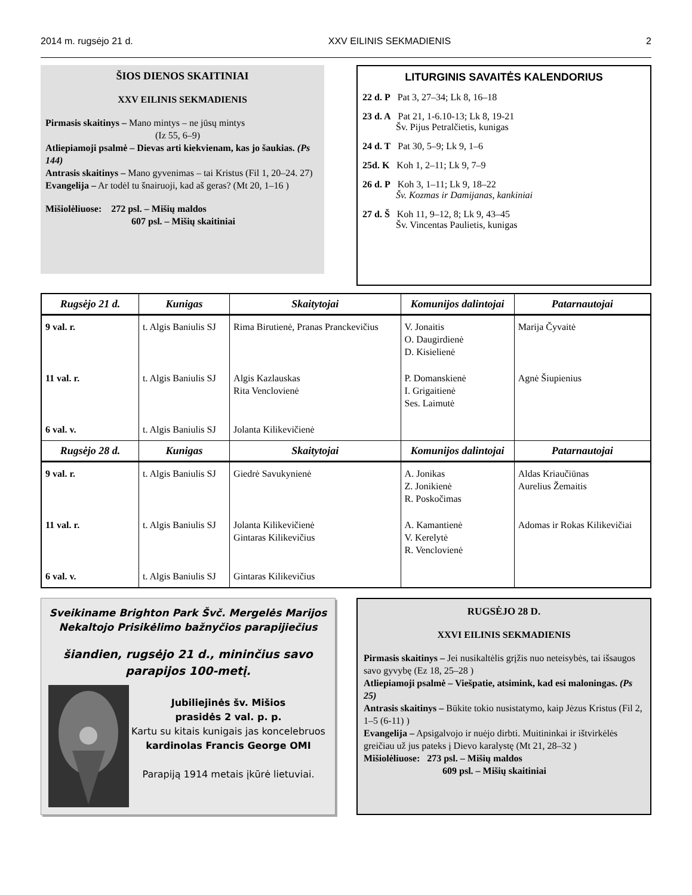2014 m. rugsėjo 21 d. XXV EILINIS SEKMADIENIS 2
ŠIOS DIENOS SKAITINIAI
XXV EILINIS SEKMADIENIS
Pirmasis skaitinys – Mano mintys – ne jūsų mintys
(Iz 55, 6–9)
Atliepiamoji psalmė – Dievas arti kiekvienam, kas jo šaukias. (Ps 144)
Antrasis skaitinys – Mano gyvenimas – tai Kristus (Fil 1, 20–24. 27)
Evangelija – Ar todėl tu šnairuoji, kad aš geras? (Mt 20, 1–16 )
Mišiolėliuose: 272 psl. – Mišių maldos
607 psl. – Mišių skaitiniai
LITURGINIS SAVAITĖS KALENDORIUS
22 d. P Pat 3, 27–34; Lk 8, 16–18
23 d. A Pat 21, 1-6.10-13; Lk 8, 19-21
Šv. Pijus Petralčietis, kunigas
24 d. T Pat 30, 5–9; Lk 9, 1–6
25d. K Koh 1, 2–11; Lk 9, 7–9
26 d. P Koh 3, 1–11; Lk 9, 18–22
Šv. Kozmas ir Damijanas, kankiniai
27 d. Š Koh 11, 9–12, 8; Lk 9, 43–45
Šv. Vincentas Paulietis, kunigas
| Rugsėjo 21 d. | Kunigas | Skaitytojai | Komunijos dalintojai | Patarnautojai |
| --- | --- | --- | --- | --- |
| 9 val. r. | t. Algis Baniulis SJ | Rima Birutienė, Pranas Pranckevičius | V. Jonaitis O. Daugirdienė D. Kisielienė | Marija Čyvaitė |
| 11 val. r. | t. Algis Baniulis SJ | Algis Kazlauskas Rita Venclovienė | P. Domanskienė I. Grigaitienė Ses. Laimutė | Agnė Šiupienius |
| 6 val. v. | t. Algis Baniulis SJ | Jolanta Kilikevičienė | | |
| Rugsėjo 28 d. | Kunigas | Skaitytojai | Komunijos dalintojai | Patarnautojai |
| 9 val. r. | t. Algis Baniulis SJ | Giedrė Savukynienė | A. Jonikas Z. Jonikienė R. Poskočimas | Aldas Kriaučiūnas Aurelius Žemaitis |
| 11 val. r. | t. Algis Baniulis SJ | Jolanta Kilikevičienė Gintaras Kilikevičius | A. Kamantienė V. Kerelytė R. Venclovienė | Adomas ir Rokas Kilikevičiai |
| 6 val. v. | t. Algis Baniulis SJ | Gintaras Kilikevičius | | |
Sveikiname Brighton Park Švč. Mergelės Marijos Nekaltojo Prisikėlimo bažnyčios parapijiečius
šiandien, rugsėjo 21 d., mininčius savo parapijos 100-metį.
Jubiliejinės šv. Mišios
prasidės 2 val. p. p.
Kartu su kitais kunigais jas koncelebruos
kardinolas Francis George OMI
Parapiją 1914 metais įkūrė lietuviai.
RUGSĖJO 28 D.
XXVI EILINIS SEKMADIENIS
Pirmasis skaitinys – Jei nusikaltėlis grįžis nuo neteisybės, tai išsaugos savo gyvybę (Ez 18, 25–28 )
Atliepiamoji psalmė – Viešpatie, atsimink, kad esi maloningas. (Ps 25)
Antrasis skaitinys – Būkite tokio nusistatymo, kaip Jėzus Kristus (Fil 2, 1–5 (6-11) )
Evangelija – Apsigalvojo ir nuėjo dirbti. Muitininkai ir ištvirkėlės greičiau už jus pateks į Dievo karalystę (Mt 21, 28–32 )
Mišiolėliuose: 273 psl. – Mišių maldos
609 psl. – Mišių skaitiniai